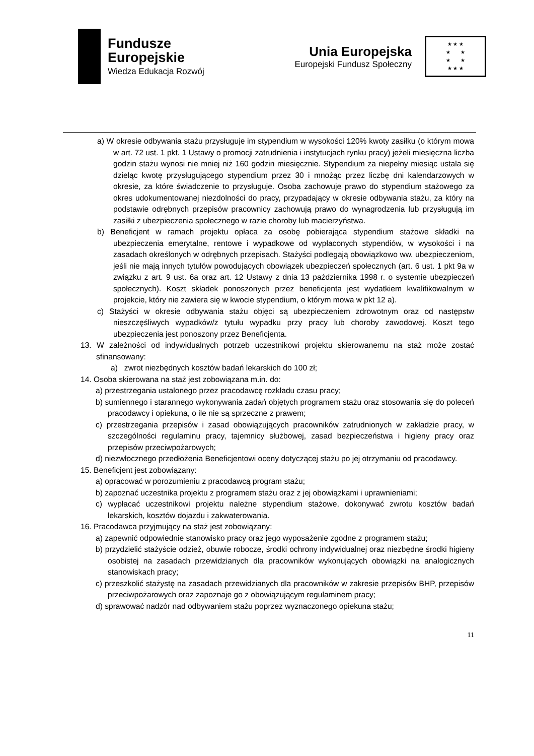Fundusze
Europejskie
Wiedza Edukacja Rozwój
Unia Europejska
Europejski Fundusz Społeczny
★ ★ ★
★ ★
★ ★
★ ★ ★
a) W okresie odbywania stażu przysługuje im stypendium w wysokości 120% kwoty zasiłku (o którym mowa w art. 72 ust. 1 pkt. 1 Ustawy o promocji zatrudnienia i instytucjach rynku pracy) jeżeli miesięczna liczba godzin stażu wynosi nie mniej niż 160 godzin miesięcznie. Stypendium za niepełny miesiąc ustala się dzieląc kwotę przysługującego stypendium przez 30 i mnożąc przez liczbę dni kalendarzowych w okresie, za które świadczenie to przysługuje. Osoba zachowuje prawo do stypendium stażowego za okres udokumentowanej niezdolności do pracy, przypadający w okresie odbywania stażu, za który na podstawie odrębnych przepisów pracownicy zachowują prawo do wynagrodzenia lub przysługują im zasiłki z ubezpieczenia społecznego w razie choroby lub macierzyństwa.
b) Beneficjent w ramach projektu opłaca za osobę pobierająca stypendium stażowe składki na ubezpieczenia emerytalne, rentowe i wypadkowe od wypłaconych stypendiów, w wysokości i na zasadach określonych w odrębnych przepisach. Stażyści podlegają obowiązkowo ww. ubezpieczeniom, jeśli nie mają innych tytułów powodujących obowiązek ubezpieczeń społecznych (art. 6 ust. 1 pkt 9a w związku z art. 9 ust. 6a oraz art. 12 Ustawy z dnia 13 października 1998 r. o systemie ubezpieczeń społecznych). Koszt składek ponoszonych przez beneficjenta jest wydatkiem kwalifikowalnym w projekcie, który nie zawiera się w kwocie stypendium, o którym mowa w pkt 12 a).
c) Stażyści w okresie odbywania stażu objęci są ubezpieczeniem zdrowotnym oraz od następstw nieszczęśliwych wypadków/z tytułu wypadku przy pracy lub choroby zawodowej. Koszt tego ubezpieczenia jest ponoszony przez Beneficjenta.
13. W zależności od indywidualnych potrzeb uczestnikowi projektu skierowanemu na staż może zostać sfinansowany:
a) zwrot niezbędnych kosztów badań lekarskich do 100 zł;
14. Osoba skierowana na staż jest zobowiązana m.in. do:
a) przestrzegania ustalonego przez pracodawcę rozkładu czasu pracy;
b) sumiennego i starannego wykonywania zadań objętych programem stażu oraz stosowania się do poleceń pracodawcy i opiekuna, o ile nie są sprzeczne z prawem;
c) przestrzegania przepisów i zasad obowiązujących pracowników zatrudnionych w zakładzie pracy, w szczególności regulaminu pracy, tajemnicy służbowej, zasad bezpieczeństwa i higieny pracy oraz przepisów przeciwpożarowych;
d) niezwłocznego przedłożenia Beneficjentowi oceny dotyczącej stażu po jej otrzymaniu od pracodawcy.
15. Beneficjent jest zobowiązany:
a) opracować w porozumieniu z pracodawcą program stażu;
b) zapoznać uczestnika projektu z programem stażu oraz z jej obowiązkami i uprawnieniami;
c) wypłacać uczestnikowi projektu należne stypendium stażowe, dokonywać zwrotu kosztów badań lekarskich, kosztów dojazdu i zakwaterowania.
16. Pracodawca przyjmujący na staż jest zobowiązany:
a) zapewnić odpowiednie stanowisko pracy oraz jego wyposażenie zgodne z programem stażu;
b) przydzielić stażyście odzież, obuwie robocze, środki ochrony indywidualnej oraz niezbędne środki higieny osobistej na zasadach przewidzianych dla pracowników wykonujących obowiązki na analogicznych stanowiskach pracy;
c) przeszkolić stażystę na zasadach przewidzianych dla pracowników w zakresie przepisów BHP, przepisów przeciwpożarowych oraz zapoznaje go z obowiązującym regulaminem pracy;
d) sprawować nadzór nad odbywaniem stażu poprzez wyznaczonego opiekuna stażu;
11